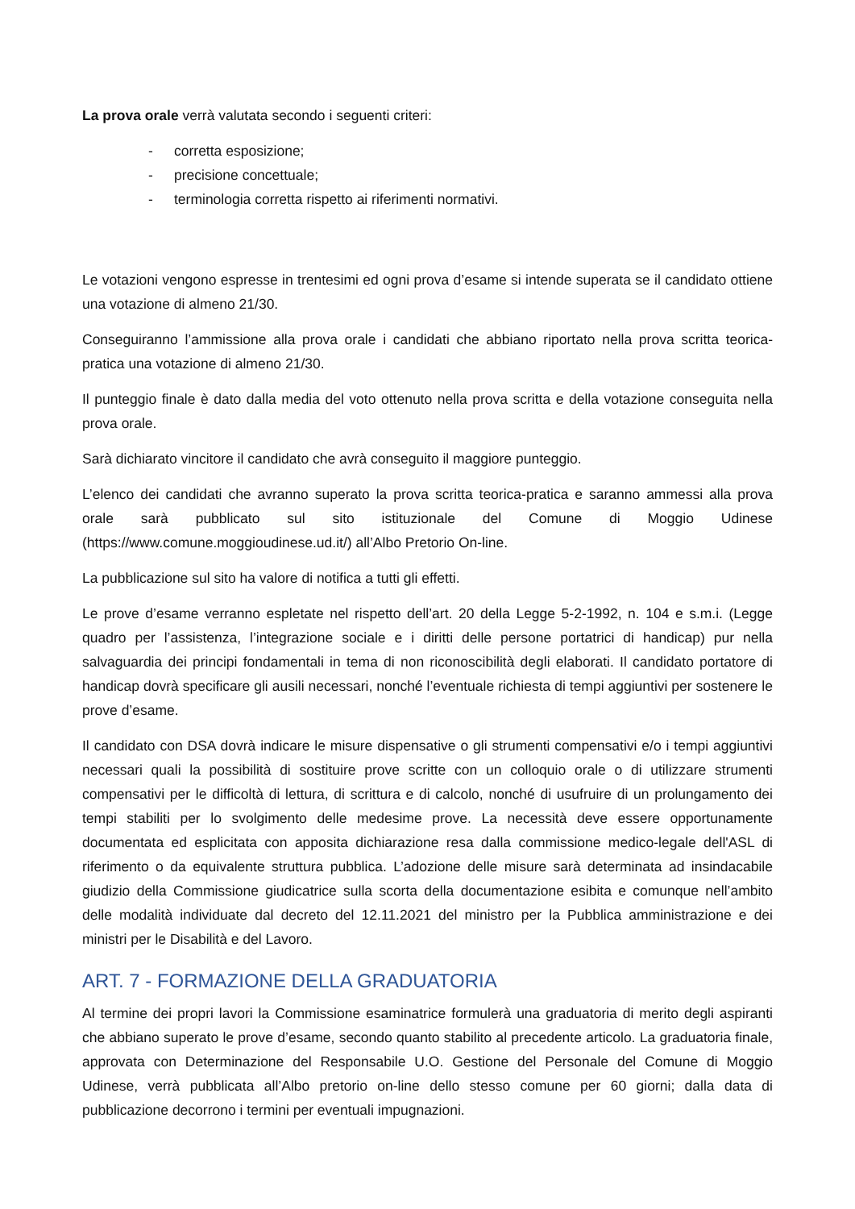La prova orale verrà valutata secondo i seguenti criteri:
- corretta esposizione;
- precisione concettuale;
- terminologia corretta rispetto ai riferimenti normativi.
Le votazioni vengono espresse in trentesimi ed ogni prova d’esame si intende superata se il candidato ottiene una votazione di almeno 21/30.
Conseguiranno l’ammissione alla prova orale i candidati che abbiano riportato nella prova scritta teorica-pratica una votazione di almeno 21/30.
Il punteggio finale è dato dalla media del voto ottenuto nella prova scritta e della votazione conseguita nella prova orale.
Sarà dichiarato vincitore il candidato che avrà conseguito il maggiore punteggio.
L’elenco dei candidati che avranno superato la prova scritta teorica-pratica e saranno ammessi alla prova orale sarà pubblicato sul sito istituzionale del Comune di Moggio Udinese (https://www.comune.moggioudinese.ud.it/) all’Albo Pretorio On-line.
La pubblicazione sul sito ha valore di notifica a tutti gli effetti.
Le prove d’esame verranno espletate nel rispetto dell’art. 20 della Legge 5-2-1992, n. 104 e s.m.i. (Legge quadro per l’assistenza, l’integrazione sociale e i diritti delle persone portatrici di handicap) pur nella salvaguardia dei principi fondamentali in tema di non riconoscibilità degli elaborati. Il candidato portatore di handicap dovrà specificare gli ausili necessari, nonché l’eventuale richiesta di tempi aggiuntivi per sostenere le prove d’esame.
Il candidato con DSA dovrà indicare le misure dispensative o gli strumenti compensativi e/o i tempi aggiuntivi necessari quali la possibilità di sostituire prove scritte con un colloquio orale o di utilizzare strumenti compensativi per le difficoltà di lettura, di scrittura e di calcolo, nonché di usufruire di un prolungamento dei tempi stabiliti per lo svolgimento delle medesime prove. La necessità deve essere opportunamente documentata ed esplicitata con apposita dichiarazione resa dalla commissione medico-legale dell'ASL di riferimento o da equivalente struttura pubblica. L’adozione delle misure sarà determinata ad insindacabile giudizio della Commissione giudicatrice sulla scorta della documentazione esibita e comunque nell’ambito delle modalità individuate dal decreto del 12.11.2021 del ministro per la Pubblica amministrazione e dei ministri per le Disabilità e del Lavoro.
ART. 7 - FORMAZIONE DELLA GRADUATORIA
Al termine dei propri lavori la Commissione esaminatrice formulerà una graduatoria di merito degli aspiranti che abbiano superato le prove d’esame, secondo quanto stabilito al precedente articolo. La graduatoria finale, approvata con Determinazione del Responsabile U.O. Gestione del Personale del Comune di Moggio Udinese, verrà pubblicata all’Albo pretorio on-line dello stesso comune per 60 giorni; dalla data di pubblicazione decorrono i termini per eventuali impugnazioni.